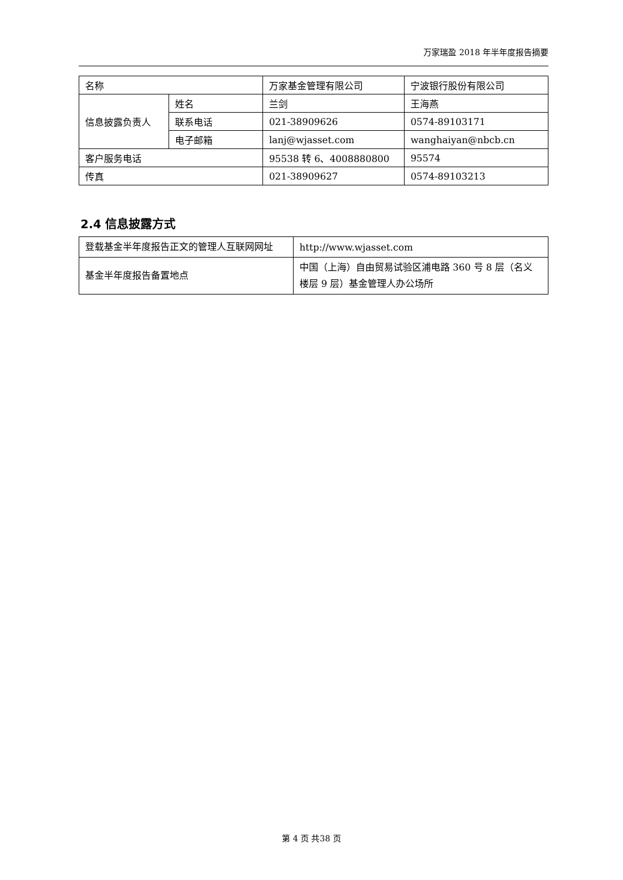万家瑞盈 2018 年半年度报告摘要
| 名称 | | 万家基金管理有限公司 | 宁波银行股份有限公司 |
| 信息披露负责人 | 姓名 | 兰剑 | 王海燕 |
| | 联系电话 | 021-38909626 | 0574-89103171 |
| | 电子邮箱 | lanj@wjasset.com | wanghaiyan@nbcb.cn |
| 客户服务电话 | | 95538 转 6、4008880800 | 95574 |
| 传真 | | 021-38909627 | 0574-89103213 |
2.4 信息披露方式
| 登载基金半年度报告正文的管理人互联网网址 | http://www.wjasset.com |
| 基金半年度报告备置地点 | 中国（上海）自由贸易试验区浦电路 360 号 8 层（名义楼层 9 层）基金管理人办公场所 |
第 4 页 共38 页